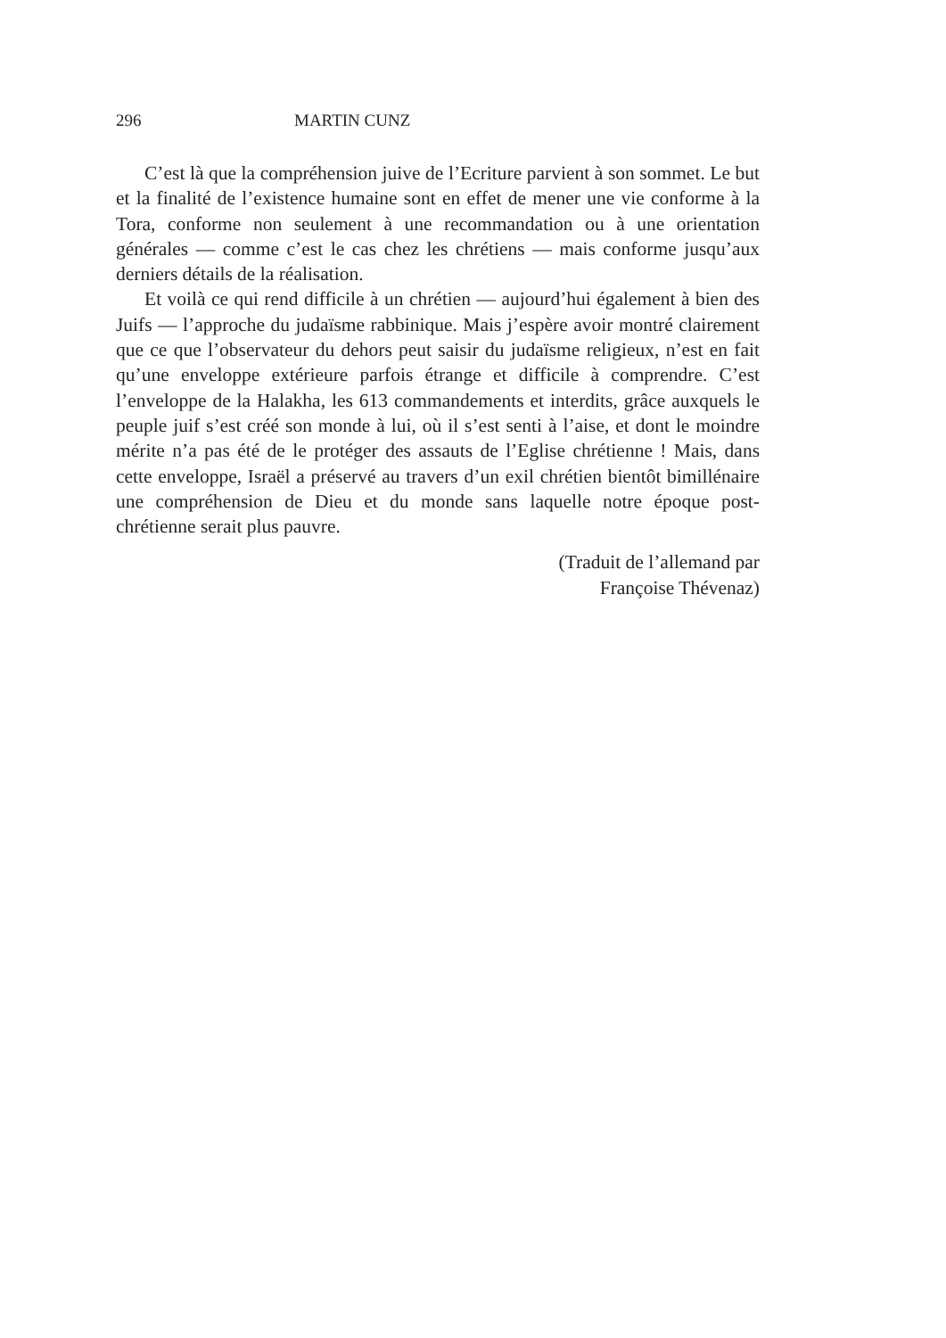296 MARTIN CUNZ
C’est là que la compréhension juive de l’Ecriture parvient à son sommet. Le but et la finalité de l’existence humaine sont en effet de mener une vie conforme à la Tora, conforme non seulement à une recommandation ou à une orientation générales — comme c’est le cas chez les chrétiens — mais conforme jusqu’aux derniers détails de la réalisation.
Et voilà ce qui rend difficile à un chrétien — aujourd’hui également à bien des Juifs — l’approche du judaïsme rabbinique. Mais j’espère avoir montré clairement que ce que l’observateur du dehors peut saisir du judaïsme religieux, n’est en fait qu’une enveloppe extérieure parfois étrange et difficile à comprendre. C’est l’enveloppe de la Halakha, les 613 commandements et interdits, grâce auxquels le peuple juif s’est créé son monde à lui, où il s’est senti à l’aise, et dont le moindre mérite n’a pas été de le protéger des assauts de l’Eglise chrétienne ! Mais, dans cette enveloppe, Israël a préservé au travers d’un exil chrétien bientôt bimillénaire une compréhension de Dieu et du monde sans laquelle notre époque post-chrétienne serait plus pauvre.
(Traduit de l’allemand par
Françoise Thévenaz)